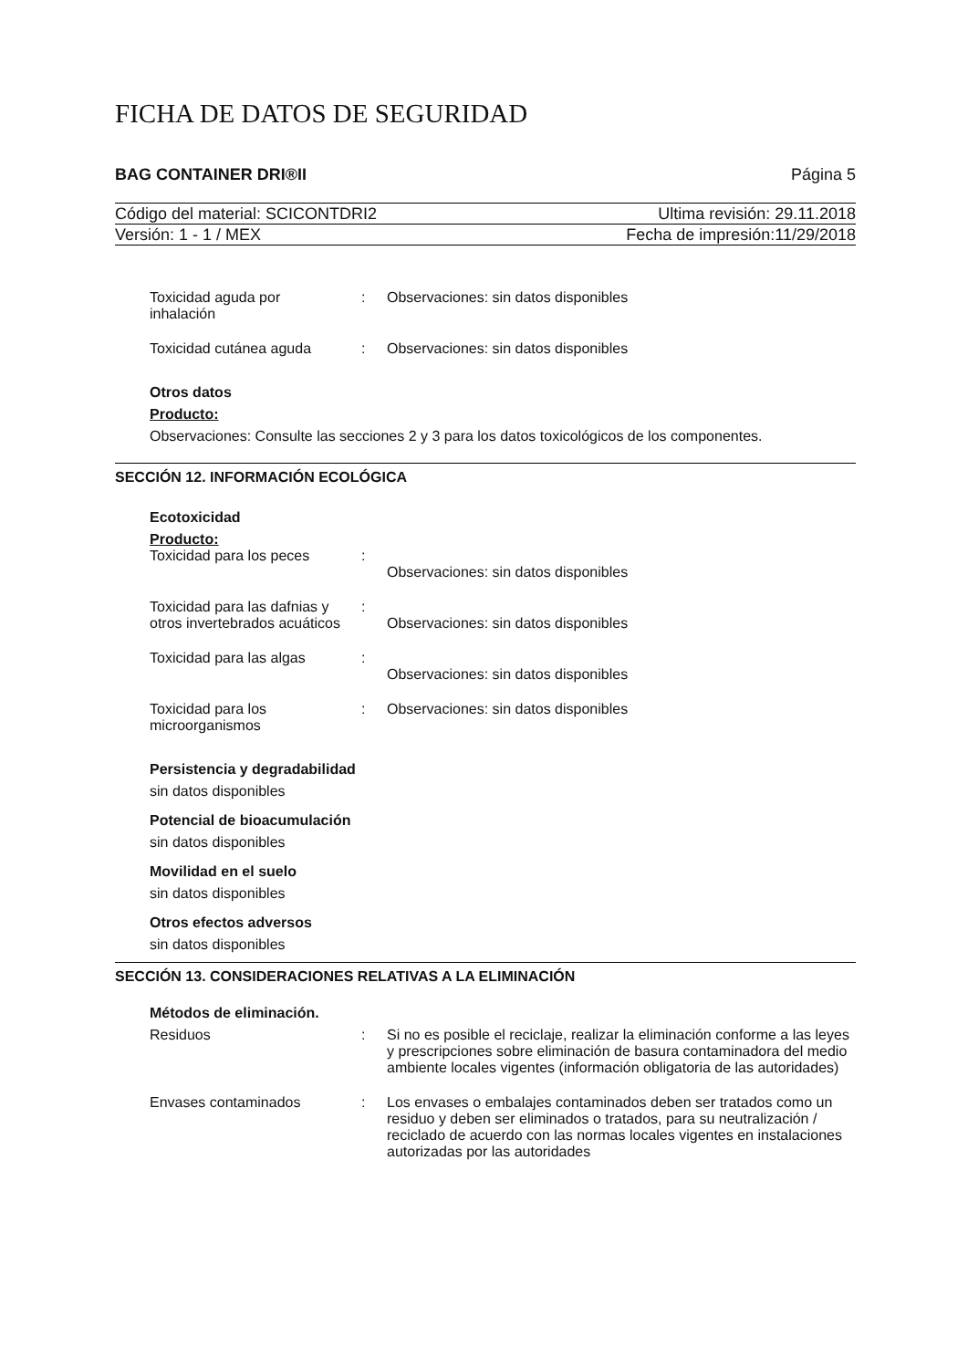FICHA DE DATOS DE SEGURIDAD
BAG CONTAINER DRI®II Página 5
Código del material: SCICONTDRI2 Ultima revisión: 29.11.2018
Versión: 1 - 1 / MEX Fecha de impresión:11/29/2018
Toxicidad aguda por
inhalación: Observaciones: sin datos disponibles
Toxicidad cutánea aguda: Observaciones: sin datos disponibles
Otros datos
Producto:
Observaciones: Consulte las secciones 2 y 3 para los datos toxicológicos de los componentes.
SECCIÓN 12. INFORMACIÓN ECOLÓGICA
Ecotoxicidad
Producto:
Toxicidad para los peces:
Observaciones: sin datos disponibles
Toxicidad para las dafnias y otros invertebrados acuáticos:
Observaciones: sin datos disponibles
Toxicidad para las algas:
Observaciones: sin datos disponibles
Toxicidad para los
microorganismos: Observaciones: sin datos disponibles
Persistencia y degradabilidad
sin datos disponibles
Potencial de bioacumulación
sin datos disponibles
Movilidad en el suelo
sin datos disponibles
Otros efectos adversos
sin datos disponibles
SECCIÓN 13. CONSIDERACIONES RELATIVAS A LA ELIMINACIÓN
Métodos de eliminación.
Residuos: Si no es posible el reciclaje, realizar la eliminación conforme a las leyes y prescripciones sobre eliminación de basura contaminadora del medio ambiente locales vigentes (información obligatoria de las autoridades)
Envases contaminados: Los envases o embalajes contaminados deben ser tratados como un residuo y deben ser eliminados o tratados, para su neutralización / reciclado de acuerdo con las normas locales vigentes en instalaciones autorizadas por las autoridades